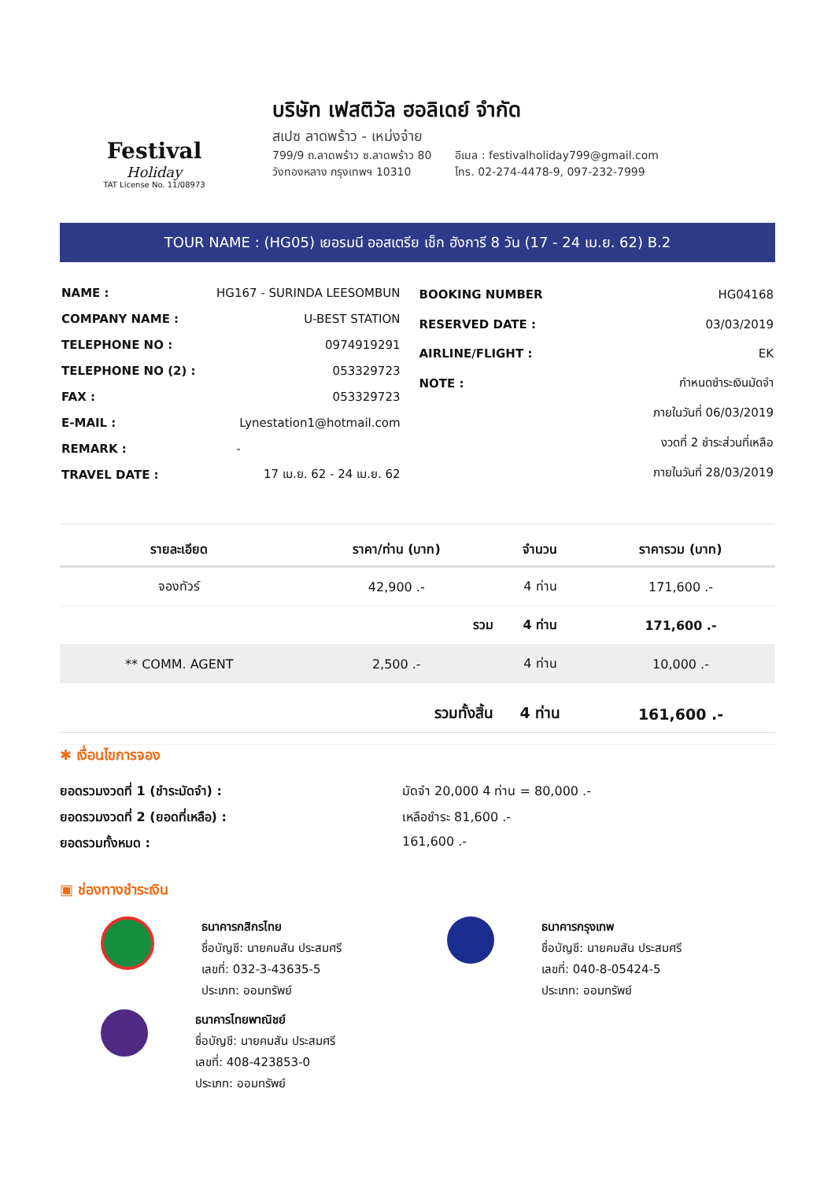Festival
Holiday
TAT License No. 11/08973
บริษัท เฟสติวัล ฮอลิเดย์ จำกัด
สเปซ ลาดพร้าว - เหม่งจ๋าย
799/9 ถ.ลาดพร้าว ซ.ลาดพร้าว 80
วังทองหลาง กรุงเทพฯ 10310
อีเมล : festivalholiday799@gmail.com
โทร. 02-274-4478-9, 097-232-7999
TOUR NAME : (HG05) เยอรมนี ออสเตรีย เช็ก ฮังการี 8 วัน (17 - 24 เม.ย. 62) B.2
| NAME : | HG167 - SURINDA LEESOMBUN |
| COMPANY NAME : | U-BEST STATION |
| TELEPHONE NO : | 0974919291 |
| TELEPHONE NO (2) : | 053329723 |
| FAX : | 053329723 |
| E-MAIL : | Lynestation1@hotmail.com |
| REMARK : | - |
| TRAVEL DATE : | 17 เม.ย. 62 - 24 เม.ย. 62 |
| BOOKING NUMBER | HG04168 |
| RESERVED DATE : | 03/03/2019 |
| AIRLINE/FLIGHT : | EK |
| NOTE : | กำหนดชำระเงินมัดจำ |
| | ภายในวันที่ 06/03/2019 |
| | งวดที่ 2 ชำระส่วนที่เหลือ |
| | ภายในวันที่ 28/03/2019 |
| รายละเอียด | ราคา/ท่าน (บาท) | จำนวน | ราคารวม (บาท) |
| --- | --- | --- | --- |
| จองทัวร์ | 42,900 .- | 4 ท่าน | 171,600 .- |
| | รวม | 4 ท่าน | 171,600 .- |
| ** COMM. AGENT | 2,500 .- | 4 ท่าน | 10,000 .- |
| | รวมทั้งสิ้น | 4 ท่าน | 161,600 .- |
✱ เงื่อนไขการจอง
ยอดรวมงวดที่ 1 (ชำระมัดจำ) : มัดจำ 20,000 4 ท่าน = 80,000 .-
ยอดรวมงวดที่ 2 (ยอดที่เหลือ) : เหลือชำระ 81,600 .-
ยอดรวมทั้งหมด : 161,600 .-
▣ ช่องทางชำระเงิน
ธนาคารกสิกรไทย
ชื่อบัญชี: นายคมสัน ประสมศรี
เลขที่: 032-3-43635-5
ประเภท: ออมทรัพย์
ธนาคารไทยพาณิชย์
ชื่อบัญชี: นายคมสัน ประสมศรี
เลขที่: 408-423853-0
ประเภท: ออมทรัพย์
ธนาคารกรุงเทพ
ชื่อบัญชี: นายคมสัน ประสมศรี
เลขที่: 040-8-05424-5
ประเภท: ออมทรัพย์